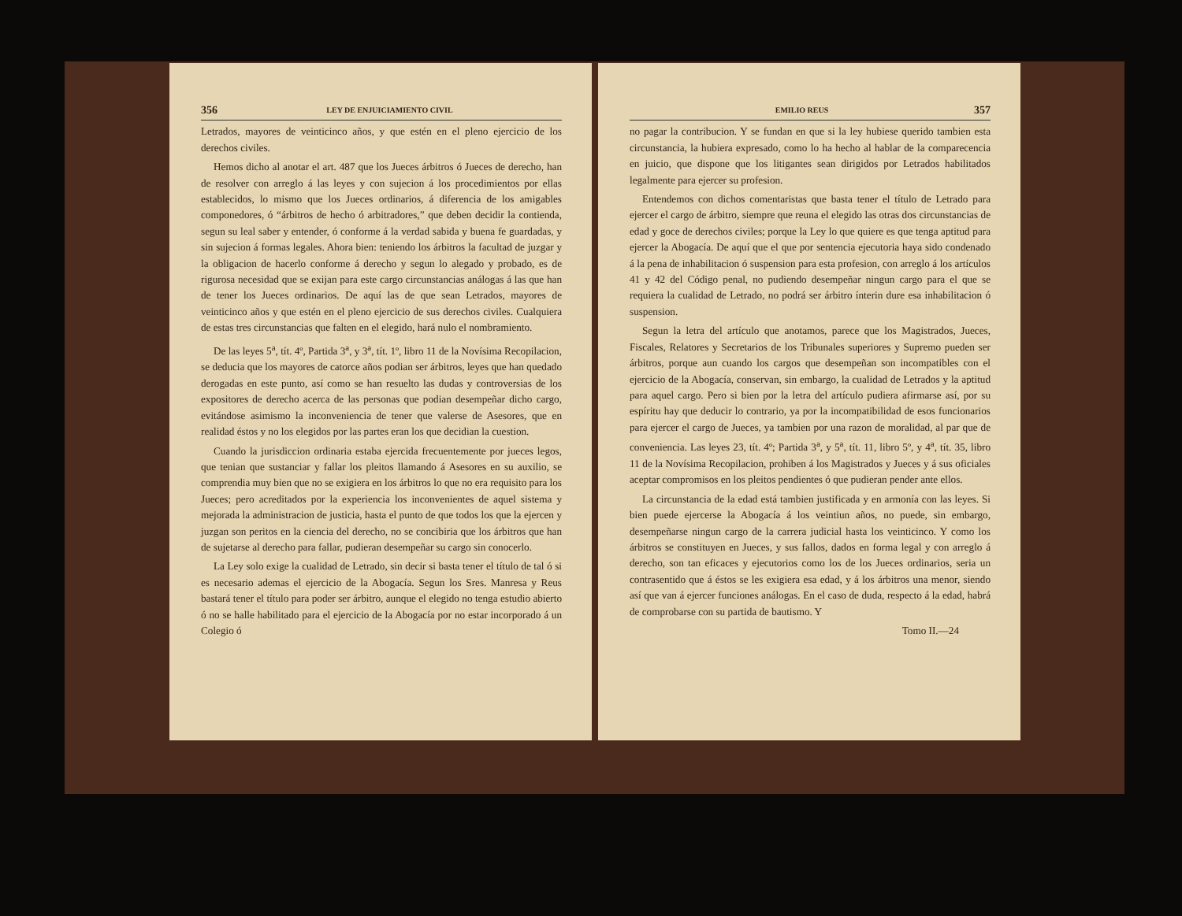356 LEY DE ENJUICIAMIENTO CIVIL
Letrados, mayores de veinticinco años, y que estén en el pleno ejercicio de los derechos civiles.
Hemos dicho al anotar el art. 487 que los Jueces árbitros ó Jueces de derecho, han de resolver con arreglo á las leyes y con sujecion á los procedimientos por ellas establecidos, lo mismo que los Jueces ordinarios, á diferencia de los amigables componedores, ó “árbitros de hecho ó arbitradores,” que deben decidir la contienda, segun su leal saber y entender, ó conforme á la verdad sabida y buena fe guardadas, y sin sujecion á formas legales. Ahora bien: teniendo los árbitros la facultad de juzgar y la obligacion de hacerlo conforme á derecho y segun lo alegado y probado, es de rigurosa necesidad que se exijan para este cargo circunstancias análogas á las que han de tener los Jueces ordinarios. De aquí las de que sean Letrados, mayores de veinticinco años y que estén en el pleno ejercicio de sus derechos civiles. Cualquiera de estas tres circunstancias que falten en el elegido, hará nulo el nombramiento.
De las leyes 5<sup>a</sup>, tít. 4º, Partida 3<sup>a</sup>, y 3<sup>a</sup>, tít. 1º, libro 11 de la Novísima Recopilacion, se deducia que los mayores de catorce años podian ser árbitros, leyes que han quedado derogadas en este punto, así como se han resuelto las dudas y controversias de los expositores de derecho acerca de las personas que podian desempeñar dicho cargo, evitándose asimismo la inconveniencia de tener que valerse de Asesores, que en realidad éstos y no los elegidos por las partes eran los que decidian la cuestion.
Cuando la jurisdiccion ordinaria estaba ejercida frecuentemente por jueces legos, que tenian que sustanciar y fallar los pleitos llamando á Asesores en su auxilio, se comprendia muy bien que no se exigiera en los árbitros lo que no era requisito para los Jueces; pero acreditados por la experiencia los inconvenientes de aquel sistema y mejorada la administracion de justicia, hasta el punto de que todos los que la ejercen y juzgan son peritos en la ciencia del derecho, no se concibiria que los árbitros que han de sujetarse al derecho para fallar, pudieran desempeñar su cargo sin conocerlo.
La Ley solo exige la cualidad de Letrado, sin decir si basta tener el título de tal ó si es necesario ademas el ejercicio de la Abogacía. Segun los Sres. Manresa y Reus bastará tener el título para poder ser árbitro, aunque el elegido no tenga estudio abierto ó no se halle habilitado para el ejercicio de la Abogacía por no estar incorporado á un Colegio ó
EMILIO REUS 357
no pagar la contribucion. Y se fundan en que si la ley hubiese querido tambien esta circunstancia, la hubiera expresado, como lo ha hecho al hablar de la comparecencia en juicio, que dispone que los litigantes sean dirigidos por Letrados habilitados legalmente para ejercer su profesion.
Entendemos con dichos comentaristas que basta tener el título de Letrado para ejercer el cargo de árbitro, siempre que reuna el elegido las otras dos circunstancias de edad y goce de derechos civiles; porque la Ley lo que quiere es que tenga aptitud para ejercer la Abogacía. De aquí que el que por sentencia ejecutoria haya sido condenado á la pena de inhabilitacion ó suspension para esta profesion, con arreglo á los artículos 41 y 42 del Código penal, no pudiendo desempeñar ningun cargo para el que se requiera la cualidad de Letrado, no podrá ser árbitro ínterin dure esa inhabilitacion ó suspension.
Segun la letra del artículo que anotamos, parece que los Magistrados, Jueces, Fiscales, Relatores y Secretarios de los Tribunales superiores y Supremo pueden ser árbitros, porque aun cuando los cargos que desempeñan son incompatibles con el ejercicio de la Abogacía, conservan, sin embargo, la cualidad de Letrados y la aptitud para aquel cargo. Pero si bien por la letra del artículo pudiera afirmarse así, por su espíritu hay que deducir lo contrario, ya por la incompatibilidad de esos funcionarios para ejercer el cargo de Jueces, ya tambien por una razon de moralidad, al par que de conveniencia. Las leyes 23, tít. 4º; Partida 3<sup>a</sup>, y 5<sup>a</sup>, tít. 11, libro 5º, y 4<sup>a</sup>, tít. 35, libro 11 de la Novísima Recopilacion, prohiben á los Magistrados y Jueces y á sus oficiales aceptar compromisos en los pleitos pendientes ó que pudieran pender ante ellos.
La circunstancia de la edad está tambien justificada y en armonía con las leyes. Si bien puede ejercerse la Abogacía á los veintiun años, no puede, sin embargo, desempeñarse ningun cargo de la carrera judicial hasta los veinticinco. Y como los árbitros se constituyen en Jueces, y sus fallos, dados en forma legal y con arreglo á derecho, son tan eficaces y ejecutorios como los de los Jueces ordinarios, seria un contrasentido que á éstos se les exigiera esa edad, y á los árbitros una menor, siendo así que van á ejercer funciones análogas. En el caso de duda, respecto á la edad, habrá de comprobarse con su partida de bautismo. Y
Tomo II.—24